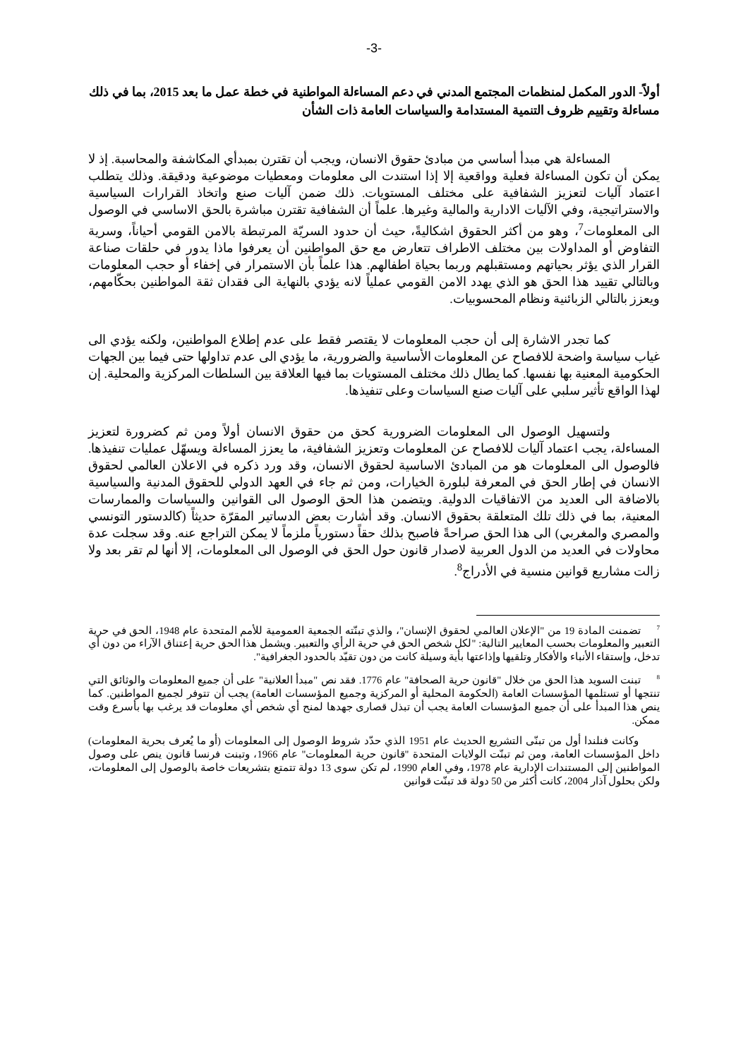-3-
أولاً- الدور المكمل لمنظمات المجتمع المدني في دعم المساءلة المواطنية في خطة عمل ما بعد 2015، بما في ذلك مساءلة وتقييم ظروف التنمية المستدامة والسياسات العامة ذات الشأن
المساءلة هي مبدأ أساسي من مبادئ حقوق الانسان، ويجب أن تقترن بمبدأي المكاشفة والمحاسبة. إذ لا يمكن أن تكون المساءلة فعلية وواقعية إلا إذا استندت الى معلومات ومعطيات موضوعية ودقيقة. وذلك يتطلب اعتماد آليات لتعزيز الشفافية على مختلف المستويات. ذلك ضمن آليات صنع واتخاذ القرارات السياسية والاستراتيجية، وفي الآليات الادارية والمالية وغيرها. علماً أن الشفافية تقترن مباشرة بالحق الاساسي في الوصول الى المعلومات<sup>7</sup>، وهو من أكثر الحقوق اشكاليةً، حيث أن حدود السريّة المرتبطة بالامن القومي أحياناً، وسرية التفاوض أو المداولات بين مختلف الاطراف تتعارض مع حق المواطنين أن يعرفوا ماذا يدور في حلقات صناعة القرار الذي يؤثر بحياتهم ومستقبلهم وربما بحياة اطفالهم. هذا علماً بأن الاستمرار في إخفاء أو حجب المعلومات وبالتالي تقييد هذا الحق هو الذي يهدد الامن القومي عملياً لانه يؤدي بالنهاية الى فقدان ثقة المواطنين بحكّامهم، ويعزز بالتالي الزبائنية ونظام المحسوبيات.
كما تجدر الاشارة إلى أن حجب المعلومات لا يقتصر فقط على عدم إطلاع المواطنين، ولكنه يؤدي الى غياب سياسة واضحة للافصاح عن المعلومات الأساسية والضرورية، ما يؤدي الى عدم تداولها حتى فيما بين الجهات الحكومية المعنية بها نفسها. كما يطال ذلك مختلف المستويات بما فيها العلاقة بين السلطات المركزية والمحلية. إن لهذا الواقع تأثير سلبي على آليات صنع السياسات وعلى تنفيذها.
ولتسهيل الوصول الى المعلومات الضرورية كحق من حقوق الانسان أولاً ومن ثم كضرورة لتعزيز المساءلة، يجب اعتماد آليات للافصاح عن المعلومات وتعزيز الشفافية، ما يعزز المساءلة ويسهّل عمليات تنفيذها. فالوصول الى المعلومات هو من المبادئ الاساسية لحقوق الانسان، وقد ورد ذكره في الاعلان العالمي لحقوق الانسان في إطار الحق في المعرفة لبلورة الخيارات، ومن ثم جاء في العهد الدولي للحقوق المدنية والسياسية بالاضافة الى العديد من الاتفاقيات الدولية. ويتضمن هذا الحق الوصول الى القوانين والسياسات والممارسات المعنية، بما في ذلك تلك المتعلقة بحقوق الانسان. وقد أشارت بعض الدساتير المقرّة حديثاً (كالدستور التونسي والمصري والمغربي) الى هذا الحق صراحةً فاصبح بذلك حقاً دستورياً ملزماً لا يمكن التراجع عنه. وقد سجلت عدة محاولات في العديد من الدول العربية لاصدار قانون حول الحق في الوصول الى المعلومات، إلا أنها لم تقر بعد ولا زالت مشاريع قوانين منسية في الأدراج<sup>8</sup>.
<sup>7</sup> تضمنت المادة 19 من "الإعلان العالمي لحقوق الإنسان"، والذي تبنّته الجمعية العمومية للأمم المتحدة عام 1948، الحق في حرية التعبير والمعلومات بحسب المعايير التالية: "لكل شخص الحق في حرية الرأي والتعبير. ويشمل هذا الحق حرية إعتناق الآراء من دون أي تدخل، وإستقاء الأنباء والأفكار وتلقيها وإذاعتها بأية وسيلة كانت من دون تقيّد بالحدود الجغرافية".
<sup>8</sup> تبنت السويد هذا الحق من خلال "قانون حرية الصحافة" عام 1776. فقد نص "مبدأ العلانية" على أن جميع المعلومات والوثائق التي تنتجها أو تستلمها المؤسسات العامة (الحكومة المحلية أو المركزية وجميع المؤسسات العامة) يجب أن تتوفر لجميع المواطنين. كما ينص هذا المبدأ على أن جميع المؤسسات العامة يجب أن تبذل قصارى جهدها لمنح أي شخص أي معلومات قد يرغب بها بأسرع وقت ممكن.
وكانت فنلندا أول من تبنّى التشريع الحديث عام 1951 الذي حدّد شروط الوصول إلى المعلومات (أو ما يُعرف بحرية المعلومات) داخل المؤسسات العامة، ومن ثم تبنّت الولايات المتحدة "قانون حرية المعلومات" عام 1966، وتبنت فرنسا قانون ينص على وصول المواطنين إلى المستندات الإدارية عام 1978، وفي العام 1990، لم تكن سوى 13 دولة تتمتع بتشريعات خاصة بالوصول إلى المعلومات، ولكن بحلول آذار 2004، كانت أكثر من 50 دولة قد تبنّت قوانين